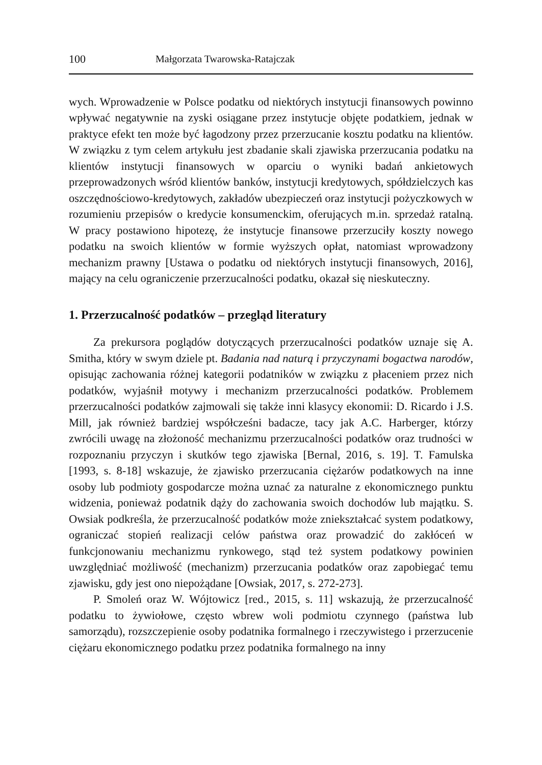100 Małgorzata Twarowska-Ratajczak
wych. Wprowadzenie w Polsce podatku od niektórych instytucji finansowych powinno wpływać negatywnie na zyski osiągane przez instytucje objęte podatkiem, jednak w praktyce efekt ten może być łagodzony przez przerzucanie kosztu podatku na klientów. W związku z tym celem artykułu jest zbadanie skali zjawiska przerzucania podatku na klientów instytucji finansowych w oparciu o wyniki badań ankietowych przeprowadzonych wśród klientów banków, instytucji kredytowych, spółdzielczych kas oszczędnościowo-kredytowych, zakładów ubezpieczeń oraz instytucji pożyczkowych w rozumieniu przepisów o kredycie konsumenckim, oferujących m.in. sprzedaż ratalną. W pracy postawiono hipotezę, że instytucje finansowe przerzuciły koszty nowego podatku na swoich klientów w formie wyższych opłat, natomiast wprowadzony mechanizm prawny [Ustawa o podatku od niektórych instytucji finansowych, 2016], mający na celu ograniczenie przerzucalności podatku, okazał się nieskuteczny.
1. Przerzucalność podatków – przegląd literatury
Za prekursora poglądów dotyczących przerzucalności podatków uznaje się A. Smitha, który w swym dziele pt. Badania nad naturą i przyczynami bogactwa narodów, opisując zachowania różnej kategorii podatników w związku z płaceniem przez nich podatków, wyjaśnił motywy i mechanizm przerzucalności podatków. Problemem przerzucalności podatków zajmowali się także inni klasycy ekonomii: D. Ricardo i J.S. Mill, jak również bardziej współcześni badacze, tacy jak A.C. Harberger, którzy zwrócili uwagę na złożoność mechanizmu przerzucalności podatków oraz trudności w rozpoznaniu przyczyn i skutków tego zjawiska [Bernal, 2016, s. 19]. T. Famulska [1993, s. 8-18] wskazuje, że zjawisko przerzucania ciężarów podatkowych na inne osoby lub podmioty gospodarcze można uznać za naturalne z ekonomicznego punktu widzenia, ponieważ podatnik dąży do zachowania swoich dochodów lub majątku. S. Owsiak podkreśla, że przerzucalność podatków może zniekształcać system podatkowy, ograniczać stopień realizacji celów państwa oraz prowadzić do zakłóceń w funkcjonowaniu mechanizmu rynkowego, stąd też system podatkowy powinien uwzględniać możliwość (mechanizm) przerzucania podatków oraz zapobiegać temu zjawisku, gdy jest ono niepożądane [Owsiak, 2017, s. 272-273].
P. Smoleń oraz W. Wójtowicz [red., 2015, s. 11] wskazują, że przerzucalność podatku to żywiołowe, często wbrew woli podmiotu czynnego (państwa lub samorządu), rozszczepienie osoby podatnika formalnego i rzeczywistego i przerzucenie ciężaru ekonomicznego podatku przez podatnika formalnego na inny